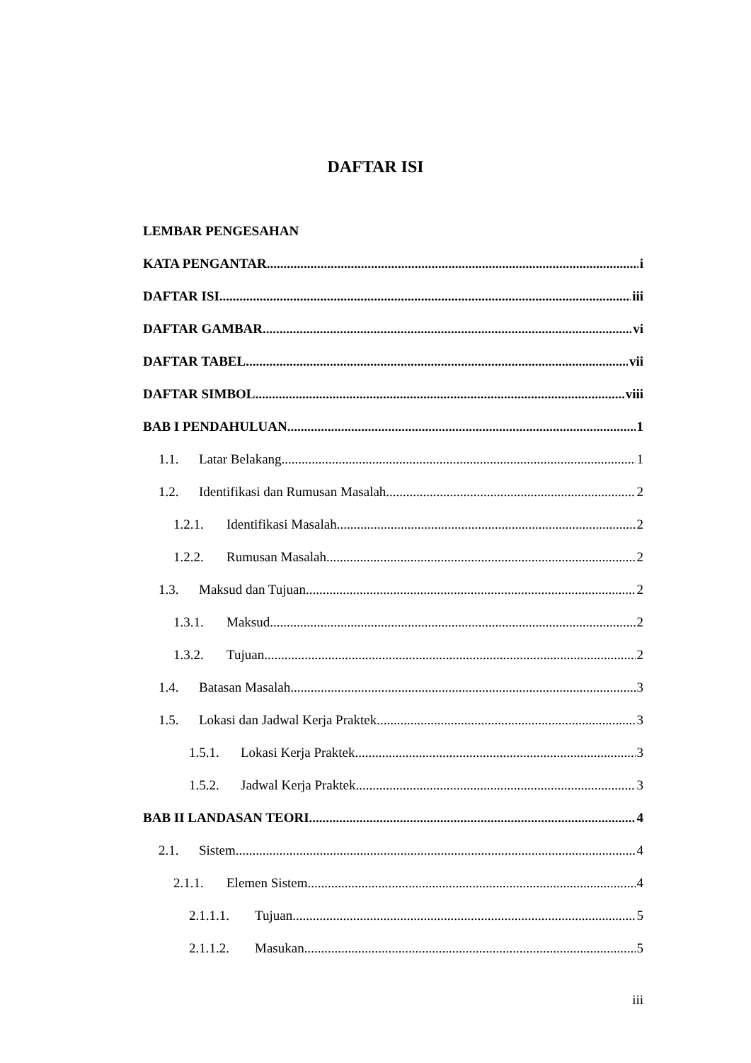DAFTAR ISI
LEMBAR PENGESAHAN
KATA PENGANTAR i
DAFTAR ISI iii
DAFTAR GAMBAR vi
DAFTAR TABEL vii
DAFTAR SIMBOL viii
BAB I PENDAHULUAN 1
1.1. Latar Belakang 1
1.2. Identifikasi dan Rumusan Masalah 2
1.2.1. Identifikasi Masalah 2
1.2.2. Rumusan Masalah 2
1.3. Maksud dan Tujuan 2
1.3.1. Maksud 2
1.3.2. Tujuan 2
1.4. Batasan Masalah 3
1.5. Lokasi dan Jadwal Kerja Praktek 3
1.5.1. Lokasi Kerja Praktek 3
1.5.2. Jadwal Kerja Praktek 3
BAB II LANDASAN TEORI 4
2.1. Sistem 4
2.1.1. Elemen Sistem 4
2.1.1.1. Tujuan 5
2.1.1.2. Masukan 5
iii